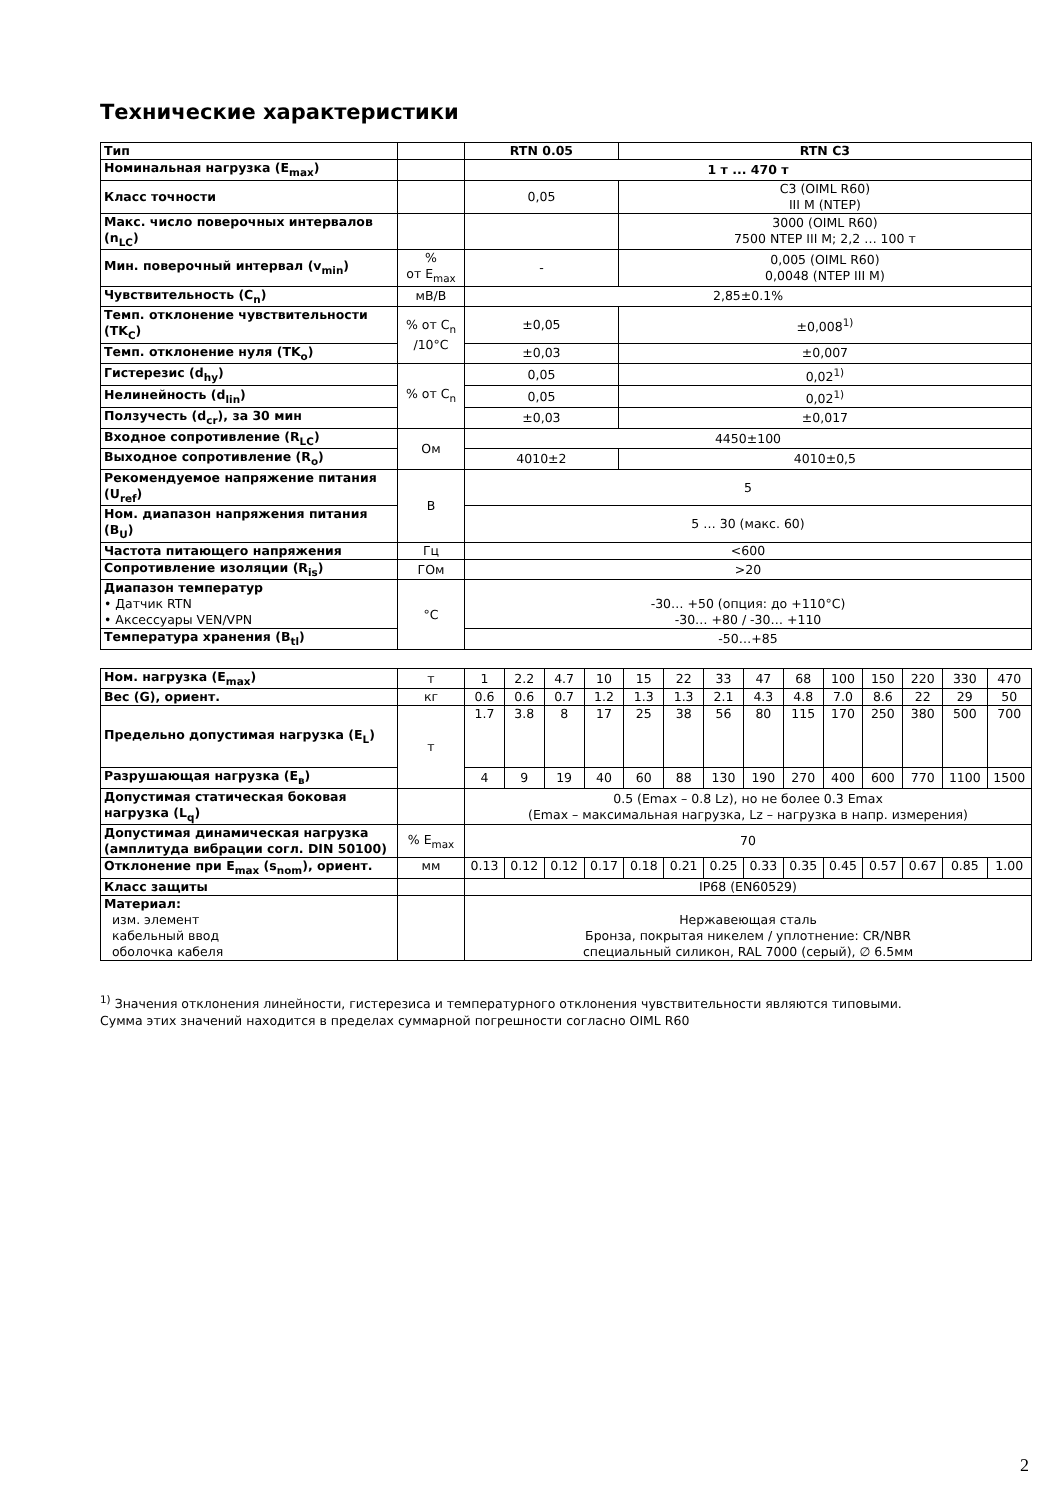Технические характеристики
| Тип | | RTN 0.05 | RTN C3 |
| Номинальная нагрузка (E<sub>max</sub>) | | 1 т ... 470 т | |
| Класс точности | | 0,05 | C3 (OIML R60) III M (NTEP) |
| Макс. число поверочных интервалов (n<sub>LC</sub>) | | | 3000 (OIML R60) 7500 NTEP III M; 2,2 … 100 т |
| Мин. поверочный интервал (v<sub>min</sub>) | % от E<sub>max</sub> | - | 0,005 (OIML R60) 0,0048 (NTEP III M) |
| Чувствительность (C<sub>n</sub>) | мВ/В | 2,85±0.1% | |
| Темп. отклонение чувствительности (TK<sub>C</sub>) | % от C<sub>n</sub> /10°C | ±0,05 | ±0,008<sup>1)</sup> |
| Темп. отклонение нуля (TK<sub>o</sub>) | | ±0,03 | ±0,007 |
| Гистерезис (d<sub>hy</sub>) | % от C<sub>n</sub> | 0,05 | 0,02<sup>1)</sup> |
| Нелинейность (d<sub>lin</sub>) | | 0,05 | 0,02<sup>1)</sup> |
| Ползучесть (d<sub>cr</sub>), за 30 мин | | ±0,03 | ±0,017 |
| Входное сопротивление (R<sub>LC</sub>) | Ом | 4450±100 | |
| Выходное сопротивление (R<sub>o</sub>) | | 4010±2 | 4010±0,5 |
| Рекомендуемое напряжение питания (U<sub>ref</sub>) | В | 5 | |
| Ном. диапазон напряжения питания (B<sub>U</sub>) | | 5 … 30 (макс. 60) | |
| Частота питающего напряжения | Гц | <600 | |
| Сопротивление изоляции (R<sub>is</sub>) | ГОм | >20 | |
| Диапазон температур • Датчик RTN • Аксессуары VEN/VPN | °C | -30… +50 (опция: до +110°C) -30… +80 / -30… +110 | |
| Температура хранения (B<sub>tl</sub>) | | -50…+85 | |
| Ном. нагрузка (E<sub>max</sub>) | т | 1 | 2.2 | 4.7 | 10 | 15 | 22 | 33 | 47 | 68 | 100 | 150 | 220 | 330 | 470 |
| Вес (G), ориент. | кг | 0.6 | 0.6 | 0.7 | 1.2 | 1.3 | 1.3 | 2.1 | 4.3 | 4.8 | 7.0 | 8.6 | 22 | 29 | 50 |
| Предельно допустимая нагрузка (E<sub>L</sub>) | т | 1.7 | 3.8 | 8 | 17 | 25 | 38 | 56 | 80 | 115 | 170 | 250 | 380 | 500 | 700 |
| Разрушающая нагрузка (E<sub>в</sub>) | | 4 | 9 | 19 | 40 | 60 | 88 | 130 | 190 | 270 | 400 | 600 | 770 | 1100 | 1500 |
| Допустимая статическая боковая нагрузка (L<sub>q</sub>) | | 0.5 (Emax – 0.8 Lz), но не более 0.3 Emax (Emax – максимальная нагрузка, Lz – нагрузка в напр. измерения) | | | | | | | | | | | | | |
| Допустимая динамическая нагрузка (амплитуда вибрации согл. DIN 50100) | % E<sub>max</sub> | 70 | | | | | | | | | | | | | |
| Отклонение при E<sub>max</sub> (s<sub>nom</sub>), ориент. | мм | 0.13 | 0.12 | 0.12 | 0.17 | 0.18 | 0.21 | 0.25 | 0.33 | 0.35 | 0.45 | 0.57 | 0.67 | 0.85 | 1.00 |
| Класс защиты | | IP68 (EN60529) | | | | | | | | | | | | | |
| Материал: изм. элемент кабельный ввод оболочка кабеля | | Нержавеющая сталь Бронза, покрытая никелем / уплотнение: CR/NBR специальный силикон, RAL 7000 (серый), ∅ 6.5мм | | | | | | | | | | | | | |
<sup>1)</sup> Значения отклонения линейности, гистерезиса и температурного отклонения чувствительности являются типовыми.
Сумма этих значений находится в пределах суммарной погрешности согласно OIML R60
2